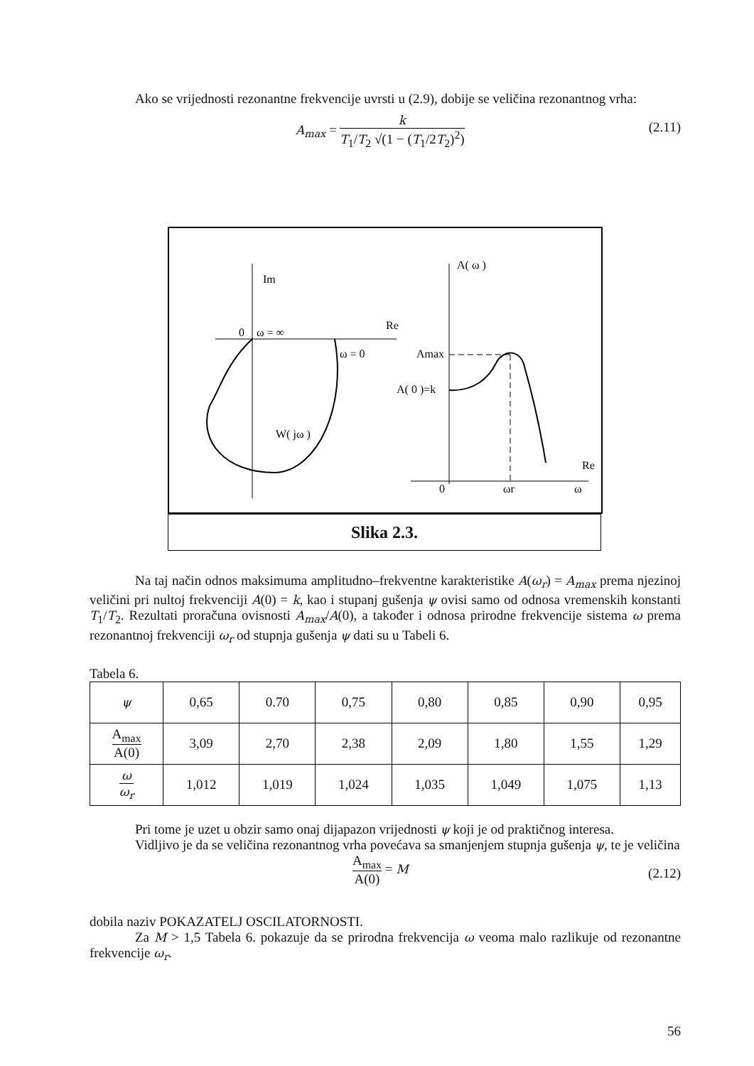Ako se vrijednosti rezonantne frekvencije uvrsti u (2.9), dobije se veličina rezonantnog vrha:
A<sub>max</sub> = k T<sub>1</sub>/T<sub>2</sub> √(1 − (T<sub>1</sub>/2T<sub>2</sub>)<sup>2</sup>)
(2.11)
Im
0
ω = ∞
Re
ω = 0
W( jω )
A( ω )
Amax
A( 0 )=k
Re
0
ωr
ω
Slika 2.3.
Na taj način odnos maksimuma amplitudno–frekventne karakteristike A(ω<sub>r</sub>) = A<sub>max</sub> prema njezinoj veličini pri nultoj frekvenciji A(0) = k, kao i stupanj gušenja ψ ovisi samo od odnosa vremenskih konstanti T<sub>1</sub>/T<sub>2</sub>. Rezultati proračuna ovisnosti A<sub>max</sub>/A(0), a također i odnosa prirodne frekvencije sistema ω prema rezonantnoj frekvenciji ω<sub>r</sub> od stupnja gušenja ψ dati su u Tabeli 6.
Tabela 6.
| ψ | 0,65 | 0.70 | 0,75 | 0,80 | 0,85 | 0,90 | 0,95 |
| A<sub>max</sub> A(0) | 3,09 | 2,70 | 2,38 | 2,09 | 1,80 | 1,55 | 1,29 |
| ω ω<sub>r</sub> | 1,012 | 1,019 | 1,024 | 1,035 | 1,049 | 1,075 | 1,13 |
Pri tome je uzet u obzir samo onaj dijapazon vrijednosti ψ koji je od praktičnog interesa.
Vidljivo je da se veličina rezonantnog vrha povećava sa smanjenjem stupnja gušenja ψ, te je veličina
A<sub>max</sub> A(0) = M
(2.12)
dobila naziv POKAZATELJ OSCILATORNOSTI.
Za M > 1,5 Tabela 6. pokazuje da se prirodna frekvencija ω veoma malo razlikuje od rezonantne frekvencije ω<sub>r</sub>.
56